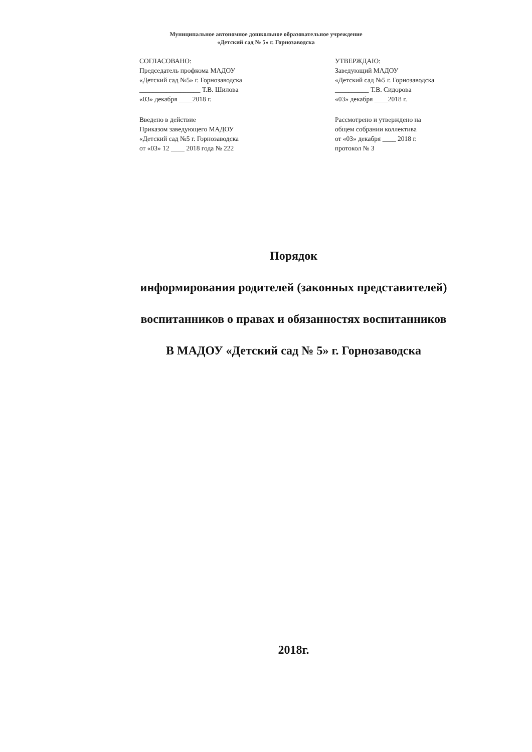Муниципальное автономное дошкольное образовательное учреждение
«Детский сад № 5» г. Горнозаводска
СОГЛАСОВАНО:
Председатель профкома МАДОУ
«Детский сад №5» г. Горнозаводска
__________________ Т.В. Шилова
«03» декабря ____2018 г.
Введено в действие
Приказом заведующего МАДОУ
«Детский сад №5 г. Горнозаводска
от «03» 12 ____ 2018 года № 222
УТВЕРЖДАЮ:
Заведующий МАДОУ
«Детский сад №5 г. Горнозаводска
__________ Т.В. Сидорова
«03» декабря ____2018 г.
Рассмотрено и утверждено на
общем собрании коллектива
от «03» декабря ____ 2018 г.
протокол № 3
Порядок
информирования родителей (законных представителей)
воспитанников о правах и обязанностях воспитанников
В МАДОУ «Детский сад № 5» г. Горнозаводска
2018г.